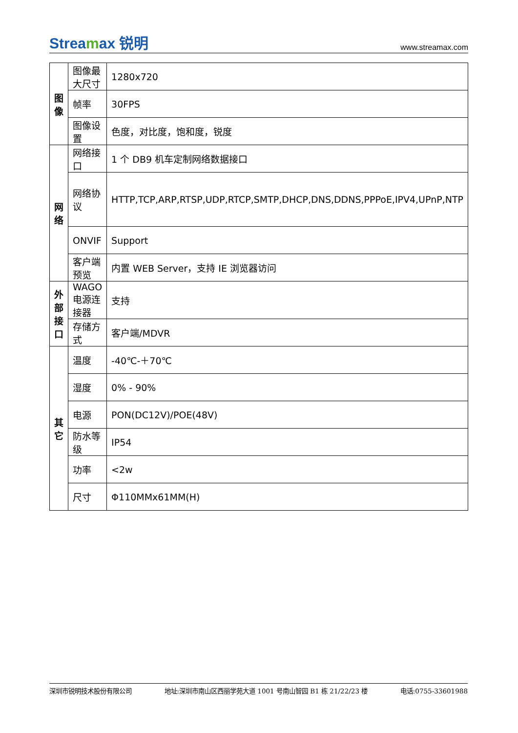Streamax 锐明
www.streamax.com
| 图像 | 图像最大尺寸 | 1280x720 |
| | 帧率 | 30FPS |
| | 图像设置 | 色度，对比度，饱和度，锐度 |
| 网络 | 网络接口 | 1 个 DB9 机车定制网络数据接口 |
| | 网络协议 | HTTP,TCP,ARP,RTSP,UDP,RTCP,SMTP,DHCP,DNS,DDNS,PPPoE,IPV4,UPnP,NTP |
| | ONVIF | Support |
| | 客户端预览 | 内置 WEB Server，支持 IE 浏览器访问 |
| 外部接口 | WAGO 电源连接器 | 支持 |
| | 存储方式 | 客户端/MDVR |
| 其它 | 温度 | -40℃-＋70℃ |
| | 湿度 | 0% - 90% |
| | 电源 | PON(DC12V)/POE(48V) |
| | 防水等级 | IP54 |
| | 功率 | <2w |
| | 尺寸 | Φ110MMx61MM(H) |
深圳市锐明技术股份有限公司 地址:深圳市南山区西丽学苑大道 1001 号南山智园 B1 栋 21/22/23 楼 电话:0755-33601988